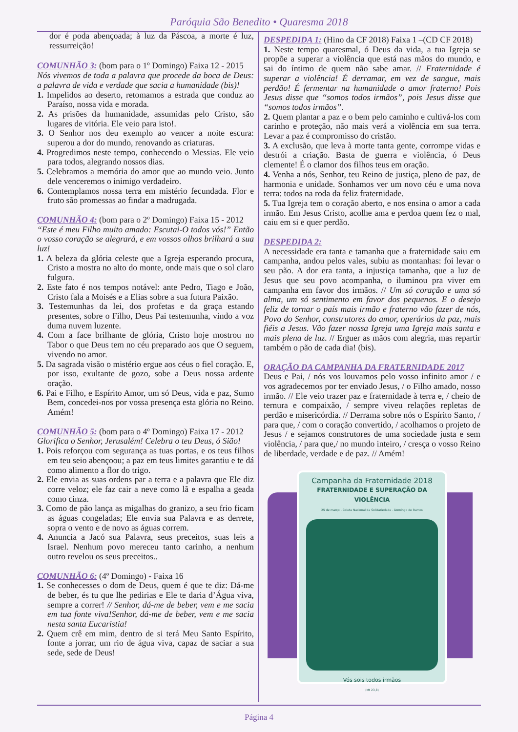Paróquia São Benedito • Quaresma 2018
dor é poda abençoada; à luz da Páscoa, a morte é luz, ressurreição!
COMUNHÃO 3: (bom para o 1º Domingo) Faixa 12 - 2015
Nós vivemos de toda a palavra que procede da boca de Deus: a palavra de vida e verdade que sacia a humanidade (bis)!
1. Impelidos ao deserto, retomamos a estrada que conduz ao Paraíso, nossa vida e morada.
2. As prisões da humanidade, assumidas pelo Cristo, são lugares de vitória. Ele veio para isto!.
3. O Senhor nos deu exemplo ao vencer a noite escura: superou a dor do mundo, renovando as criaturas.
4. Progredimos neste tempo, conhecendo o Messias. Ele veio para todos, alegrando nossos dias.
5. Celebramos a memória do amor que ao mundo veio. Junto dele venceremos o inimigo verdadeiro.
6. Contemplamos nossa terra em mistério fecundada. Flor e fruto são promessas ao findar a madrugada.
COMUNHÃO 4: (bom para o 2º Domingo) Faixa 15 - 2012
“Este é meu Filho muito amado: Escutai-O todos vós!” Então o vosso coração se alegrará, e em vossos olhos brilhará a sua luz!
1. A beleza da glória celeste que a Igreja esperando procura, Cristo a mostra no alto do monte, onde mais que o sol claro fulgura.
2. Este fato é nos tempos notável: ante Pedro, Tiago e João, Cristo fala a Moisés e a Elias sobre a sua futura Paixão.
3. Testemunhas da lei, dos profetas e da graça estando presentes, sobre o Filho, Deus Pai testemunha, vindo a voz duma nuvem luzente.
4. Com a face brilhante de glória, Cristo hoje mostrou no Tabor o que Deus tem no céu preparado aos que O seguem, vivendo no amor.
5. Da sagrada visão o mistério ergue aos céus o fiel coração. E, por isso, exultante de gozo, sobe a Deus nossa ardente oração.
6. Pai e Filho, e Espírito Amor, um só Deus, vida e paz, Sumo Bem, concedei-nos por vossa presença esta glória no Reino. Amém!
COMUNHÃO 5: (bom para o 4º Domingo) Faixa 17 - 2012
Glorifica o Senhor, Jerusalém! Celebra o teu Deus, ó Sião!
1. Pois reforçou com segurança as tuas portas, e os teus filhos em teu seio abençoou; a paz em teus limites garantiu e te dá como alimento a flor do trigo.
2. Ele envia as suas ordens par a terra e a palavra que Ele diz corre veloz; ele faz cair a neve como lã e espalha a geada como cinza.
3. Como de pão lança as migalhas do granizo, a seu frio ficam as águas congeladas; Ele envia sua Palavra e as derrete, sopra o vento e de novo as águas correm.
4. Anuncia a Jacó sua Palavra, seus preceitos, suas leis a Israel. Nenhum povo mereceu tanto carinho, a nenhum outro revelou os seus preceitos..
COMUNHÃO 6: (4º Domingo) - Faixa 16
1. Se conhecesses o dom de Deus, quem é que te diz: Dá-me de beber, és tu que lhe pedirias e Ele te daria d’Água viva, sempre a correr! // Senhor, dá-me de beber, vem e me sacia em tua fonte viva!Senhor, dá-me de beber, vem e me sacia nesta santa Eucaristia!
2. Quem crê em mim, dentro de si terá Meu Santo Espírito, fonte a jorrar, um rio de água viva, capaz de saciar a sua sede, sede de Deus!
DESPEDIDA 1: (Hino da CF 2018) Faixa 1 –(CD CF 2018)
1. Neste tempo quaresmal, ó Deus da vida, a tua Igreja se propõe a superar a violência que está nas mãos do mundo, e sai do íntimo de quem não sabe amar. // Fraternidade é superar a violência! É derramar, em vez de sangue, mais perdão! É fermentar na humanidade o amor fraterno! Pois Jesus disse que “somos todos irmãos”, pois Jesus disse que “somos todos irmãos”.
2. Quem plantar a paz e o bem pelo caminho e cultivá-los com carinho e proteção, não mais verá a violência em sua terra. Levar a paz é compromisso do cristão.
3. A exclusão, que leva à morte tanta gente, corrompe vidas e destrói a criação. Basta de guerra e violência, ó Deus clemente! É o clamor dos filhos teus em oração.
4. Venha a nós, Senhor, teu Reino de justiça, pleno de paz, de harmonia e unidade. Sonhamos ver um novo céu e uma nova terra: todos na roda da feliz fraternidade.
5. Tua Igreja tem o coração aberto, e nos ensina o amor a cada irmão. Em Jesus Cristo, acolhe ama e perdoa quem fez o mal, caiu em si e quer perdão.
DESPEDIDA 2:
A necessidade era tanta e tamanha que a fraternidade saiu em campanha, andou pelos vales, subiu as montanhas: foi levar o seu pão. A dor era tanta, a injustiça tamanha, que a luz de Jesus que seu povo acompanha, o iluminou pra viver em campanha em favor dos irmãos. // Um só coração e uma só alma, um só sentimento em favor dos pequenos. E o desejo feliz de tornar o país mais irmão e fraterno vão fazer de nós, Povo do Senhor, construtores do amor, operários da paz, mais fiéis a Jesus. Vão fazer nossa Igreja uma Igreja mais santa e mais plena de luz. // Erguer as mãos com alegria, mas repartir também o pão de cada dia! (bis).
ORAÇÃO DA CAMPANHA DA FRATERNIDADE 2017
Deus e Pai, / nós vos louvamos pelo vosso infinito amor / e vos agradecemos por ter enviado Jesus, / o Filho amado, nosso irmão. // Ele veio trazer paz e fraternidade à terra e, / cheio de ternura e compaixão, / sempre viveu relações repletas de perdão e misericórdia. // Derrama sobre nós o Espírito Santo, / para que, / com o coração convertido, / acolhamos o projeto de Jesus / e sejamos construtores de uma sociedade justa e sem violência, / para que,/ no mundo inteiro, / cresça o vosso Reino de liberdade, verdade e de paz. // Amém!
Campanha da Fraternidade 2018
FRATERNIDADE E SUPERAÇÃO DA VIOLÊNCIA
25 de março - Coleta Nacional da Solidariedade - Domingo de Ramos
Vós sois todos irmãos
(Mt 23,8)
Página 4